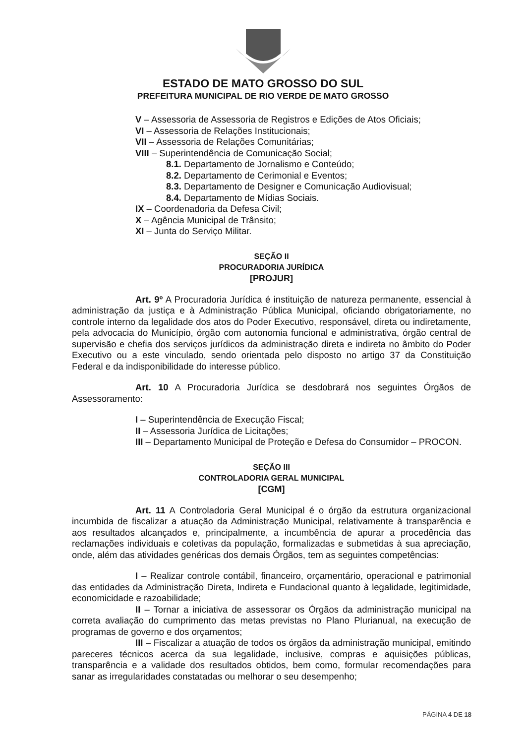ESTADO DE MATO GROSSO DO SUL
PREFEITURA MUNICIPAL DE RIO VERDE DE MATO GROSSO
V – Assessoria de Assessoria de Registros e Edições de Atos Oficiais;
VI – Assessoria de Relações Institucionais;
VII – Assessoria de Relações Comunitárias;
VIII – Superintendência de Comunicação Social;
8.1. Departamento de Jornalismo e Conteúdo;
8.2. Departamento de Cerimonial e Eventos;
8.3. Departamento de Designer e Comunicação Audiovisual;
8.4. Departamento de Mídias Sociais.
IX – Coordenadoria da Defesa Civil;
X – Agência Municipal de Trânsito;
XI – Junta do Serviço Militar.
SEÇÃO II
PROCURADORIA JURÍDICA
[PROJUR]
Art. 9º A Procuradoria Jurídica é instituição de natureza permanente, essencial à administração da justiça e à Administração Pública Municipal, oficiando obrigatoriamente, no controle interno da legalidade dos atos do Poder Executivo, responsável, direta ou indiretamente, pela advocacia do Município, órgão com autonomia funcional e administrativa, órgão central de supervisão e chefia dos serviços jurídicos da administração direta e indireta no âmbito do Poder Executivo ou a este vinculado, sendo orientada pelo disposto no artigo 37 da Constituição Federal e da indisponibilidade do interesse público.
Art. 10 A Procuradoria Jurídica se desdobrará nos seguintes Órgãos de Assessoramento:
I – Superintendência de Execução Fiscal;
II – Assessoria Jurídica de Licitações;
III – Departamento Municipal de Proteção e Defesa do Consumidor – PROCON.
SEÇÃO III
CONTROLADORIA GERAL MUNICIPAL
[CGM]
Art. 11 A Controladoria Geral Municipal é o órgão da estrutura organizacional incumbida de fiscalizar a atuação da Administração Municipal, relativamente à transparência e aos resultados alcançados e, principalmente, a incumbência de apurar a procedência das reclamações individuais e coletivas da população, formalizadas e submetidas à sua apreciação, onde, além das atividades genéricas dos demais Órgãos, tem as seguintes competências:
I – Realizar controle contábil, financeiro, orçamentário, operacional e patrimonial das entidades da Administração Direta, Indireta e Fundacional quanto à legalidade, legitimidade, economicidade e razoabilidade;
II – Tornar a iniciativa de assessorar os Órgãos da administração municipal na correta avaliação do cumprimento das metas previstas no Plano Plurianual, na execução de programas de governo e dos orçamentos;
III – Fiscalizar a atuação de todos os órgãos da administração municipal, emitindo pareceres técnicos acerca da sua legalidade, inclusive, compras e aquisições públicas, transparência e a validade dos resultados obtidos, bem como, formular recomendações para sanar as irregularidades constatadas ou melhorar o seu desempenho;
PÁGINA 4 DE 18